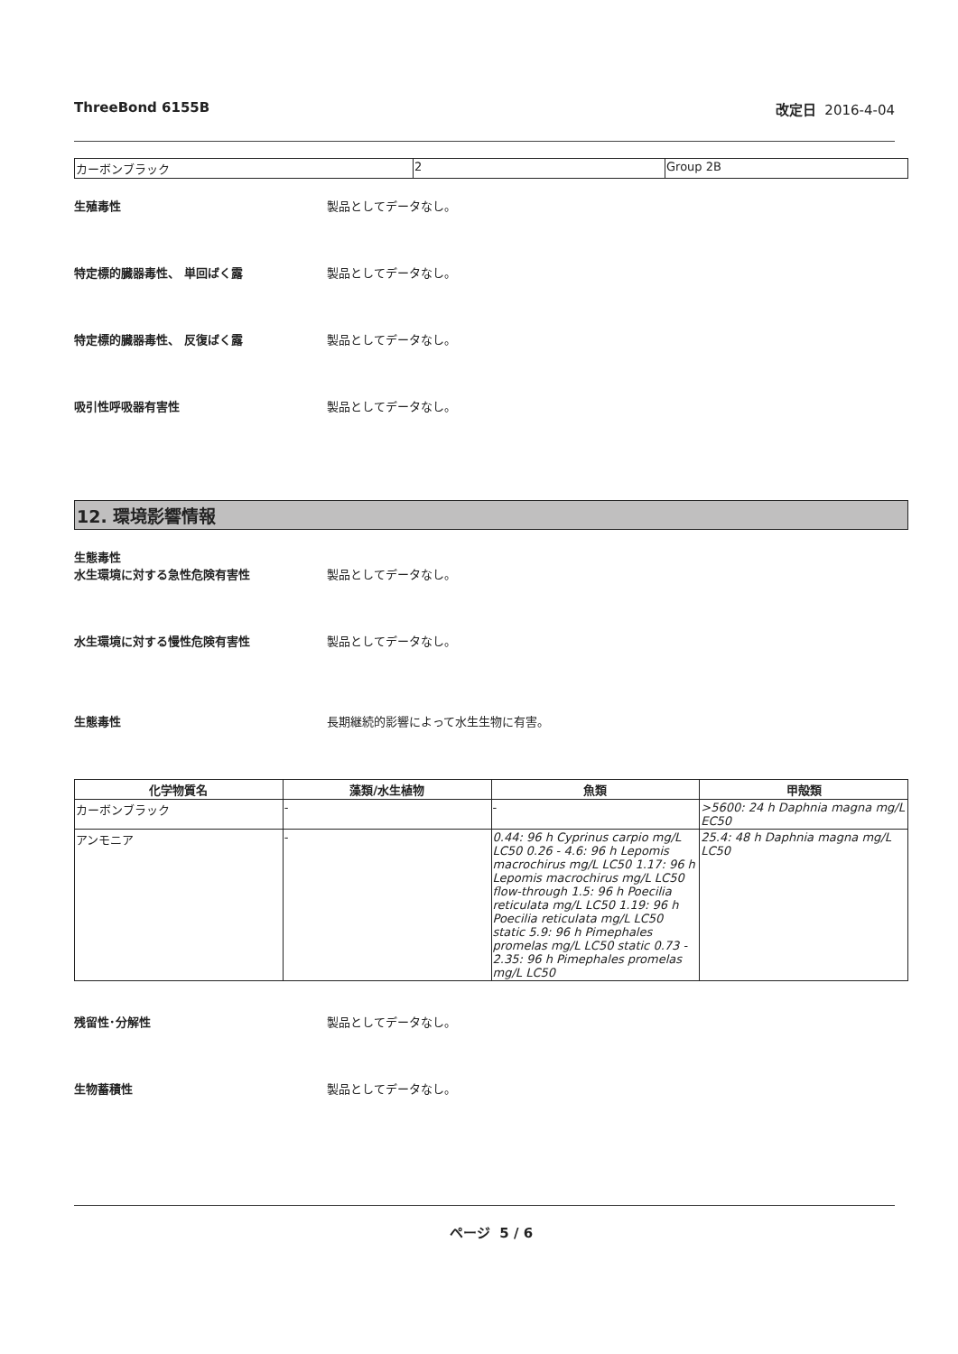ThreeBond 6155B 改定日 2016-4-04
| カーボンブラック | 2 | Group 2B |
生殖毒性 製品としてデータなし。
特定標的臓器毒性、 単回ばく露 製品としてデータなし。
特定標的臓器毒性、 反復ばく露 製品としてデータなし。
吸引性呼吸器有害性 製品としてデータなし。
12. 環境影響情報
生態毒性
水生環境に対する急性危険有害性 製品としてデータなし。
水生環境に対する慢性危険有害性 製品としてデータなし。
生態毒性 長期継続的影響によって水生生物に有害。
| 化学物質名 | 藻類/水生植物 | 魚類 | 甲殻類 |
| --- | --- | --- | --- |
| カーボンブラック | - | - | >5600: 24 h Daphnia magna mg/L EC50 |
| アンモニア | - | 0.44: 96 h Cyprinus carpio mg/L LC50 0.26 - 4.6: 96 h Lepomis macrochirus mg/L LC50 1.17: 96 h Lepomis macrochirus mg/L LC50 flow-through 1.5: 96 h Poecilia reticulata mg/L LC50 1.19: 96 h Poecilia reticulata mg/L LC50 static 5.9: 96 h Pimephales promelas mg/L LC50 static 0.73 - 2.35: 96 h Pimephales promelas mg/L LC50 | 25.4: 48 h Daphnia magna mg/L LC50 |
残留性･分解性 製品としてデータなし。
生物蓄積性 製品としてデータなし。
ページ 5 / 6